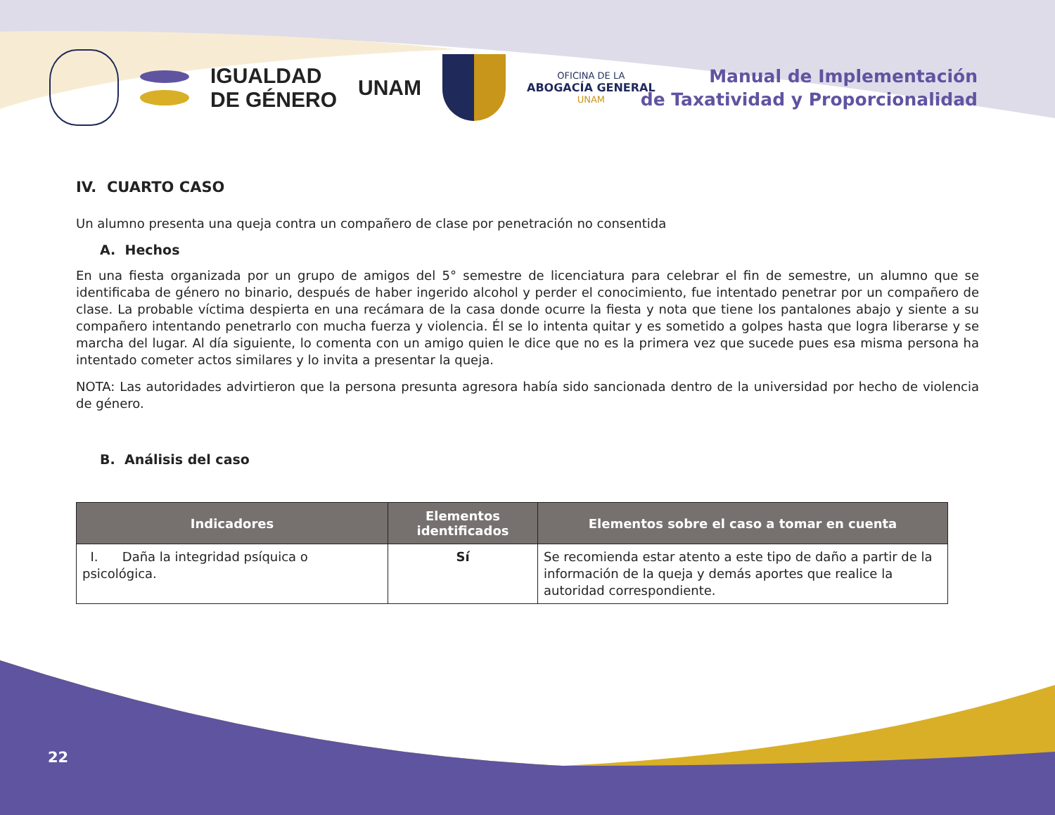IGUALDAD
DE GÉNERO
UNAM
OFICINA DE LA
ABOGACÍA GENERAL
UNAM
Manual de Implementación
de Taxatividad y Proporcionalidad
IV. CUARTO CASO
Un alumno presenta una queja contra un compañero de clase por penetración no consentida
A. Hechos
En una fiesta organizada por un grupo de amigos del 5° semestre de licenciatura para celebrar el fin de semestre, un alumno que se identificaba de género no binario, después de haber ingerido alcohol y perder el conocimiento, fue intentado penetrar por un compañero de clase. La probable víctima despierta en una recámara de la casa donde ocurre la fiesta y nota que tiene los pantalones abajo y siente a su compañero intentando penetrarlo con mucha fuerza y violencia. Él se lo intenta quitar y es sometido a golpes hasta que logra liberarse y se marcha del lugar. Al día siguiente, lo comenta con un amigo quien le dice que no es la primera vez que sucede pues esa misma persona ha intentado cometer actos similares y lo invita a presentar la queja.
NOTA: Las autoridades advirtieron que la persona presunta agresora había sido sancionada dentro de la universidad por hecho de violencia de género.
B. Análisis del caso
| Indicadores | Elementos identificados | Elementos sobre el caso a tomar en cuenta |
| --- | --- | --- |
| I. Daña la integridad psíquica o psicológica. | Sí | Se recomienda estar atento a este tipo de daño a partir de la información de la queja y demás aportes que realice la autoridad correspondiente. |
22